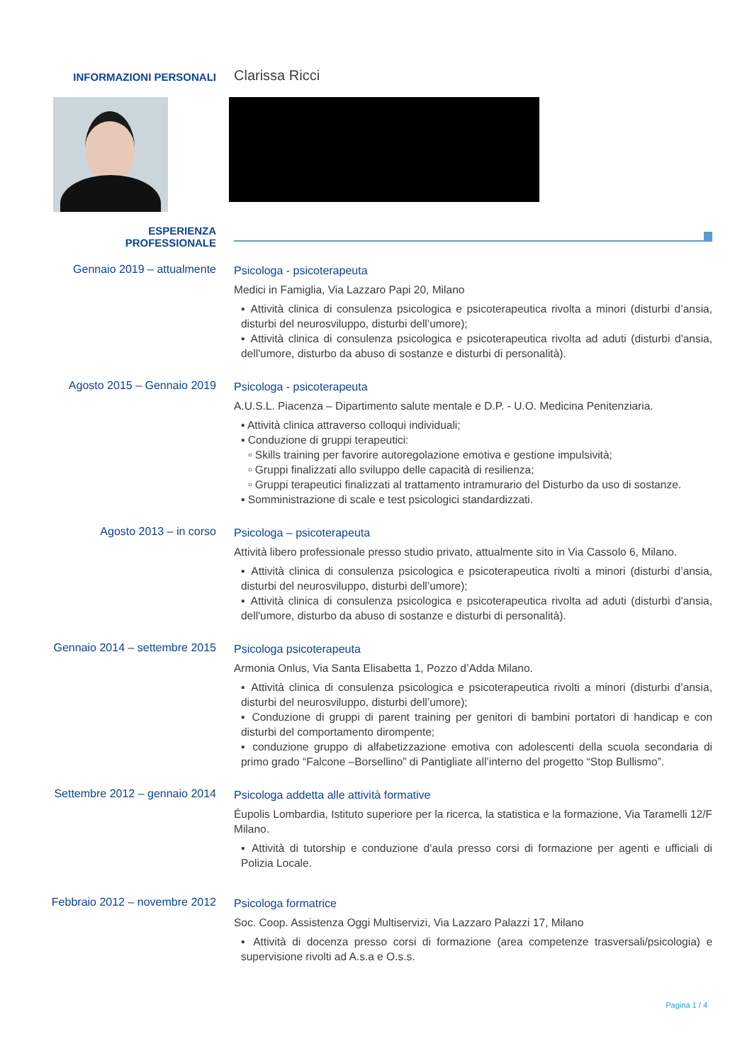INFORMAZIONI PERSONALI
Clarissa Ricci
ESPERIENZA
PROFESSIONALE
Gennaio 2019 – attualmente
Psicologa - psicoterapeuta
Medici in Famiglia, Via Lazzaro Papi 20, Milano
▪ Attività clinica di consulenza psicologica e psicoterapeutica rivolta a minori (disturbi d’ansia, disturbi del neurosviluppo, disturbi dell’umore);
▪ Attività clinica di consulenza psicologica e psicoterapeutica rivolta ad aduti (disturbi d'ansia, dell'umore, disturbo da abuso di sostanze e disturbi di personalità).
Agosto 2015 – Gennaio 2019
Psicologa - psicoterapeuta
A.U.S.L. Piacenza – Dipartimento salute mentale e D.P. - U.O. Medicina Penitenziaria.
▪ Attività clinica attraverso colloqui individuali;
▪ Conduzione di gruppi terapeutici:
▫ Skills training per favorire autoregolazione emotiva e gestione impulsività;
▫ Gruppi finalizzati allo sviluppo delle capacità di resilienza;
▫ Gruppi terapeutici finalizzati al trattamento intramurario del Disturbo da uso di sostanze.
▪ Somministrazione di scale e test psicologici standardizzati.
Agosto 2013 – in corso
Psicologa – psicoterapeuta
Attività libero professionale presso studio privato, attualmente sito in Via Cassolo 6, Milano.
▪ Attività clinica di consulenza psicologica e psicoterapeutica rivolti a minori (disturbi d’ansia, disturbi del neurosviluppo, disturbi dell’umore);
▪ Attività clinica di consulenza psicologica e psicoterapeutica rivolta ad aduti (disturbi d'ansia, dell'umore, disturbo da abuso di sostanze e disturbi di personalità).
Gennaio 2014 – settembre 2015
Psicologa psicoterapeuta
Armonia Onlus, Via Santa Elisabetta 1, Pozzo d’Adda Milano.
▪ Attività clinica di consulenza psicologica e psicoterapeutica rivolti a minori (disturbi d’ansia, disturbi del neurosviluppo, disturbi dell’umore);
▪ Conduzione di gruppi di parent training per genitori di bambini portatori di handicap e con disturbi del comportamento dirompente;
▪ conduzione gruppo di alfabetizzazione emotiva con adolescenti della scuola secondaria di primo grado “Falcone –Borsellino” di Pantigliate all’interno del progetto “Stop Bullismo”.
Settembre 2012 – gennaio 2014
Psicologa addetta alle attività formative
Éupolis Lombardia, Istituto superiore per la ricerca, la statistica e la formazione, Via Taramelli 12/F Milano.
▪ Attività di tutorship e conduzione d’aula presso corsi di formazione per agenti e ufficiali di Polizia Locale.
Febbraio 2012 – novembre 2012
Psicologa formatrice
Soc. Coop. Assistenza Oggi Multiservizi, Via Lazzaro Palazzi 17, Milano
▪ Attività di docenza presso corsi di formazione (area competenze trasversali/psicologia) e supervisione rivolti ad A.s.a e O.s.s.
Pagina 1 / 4